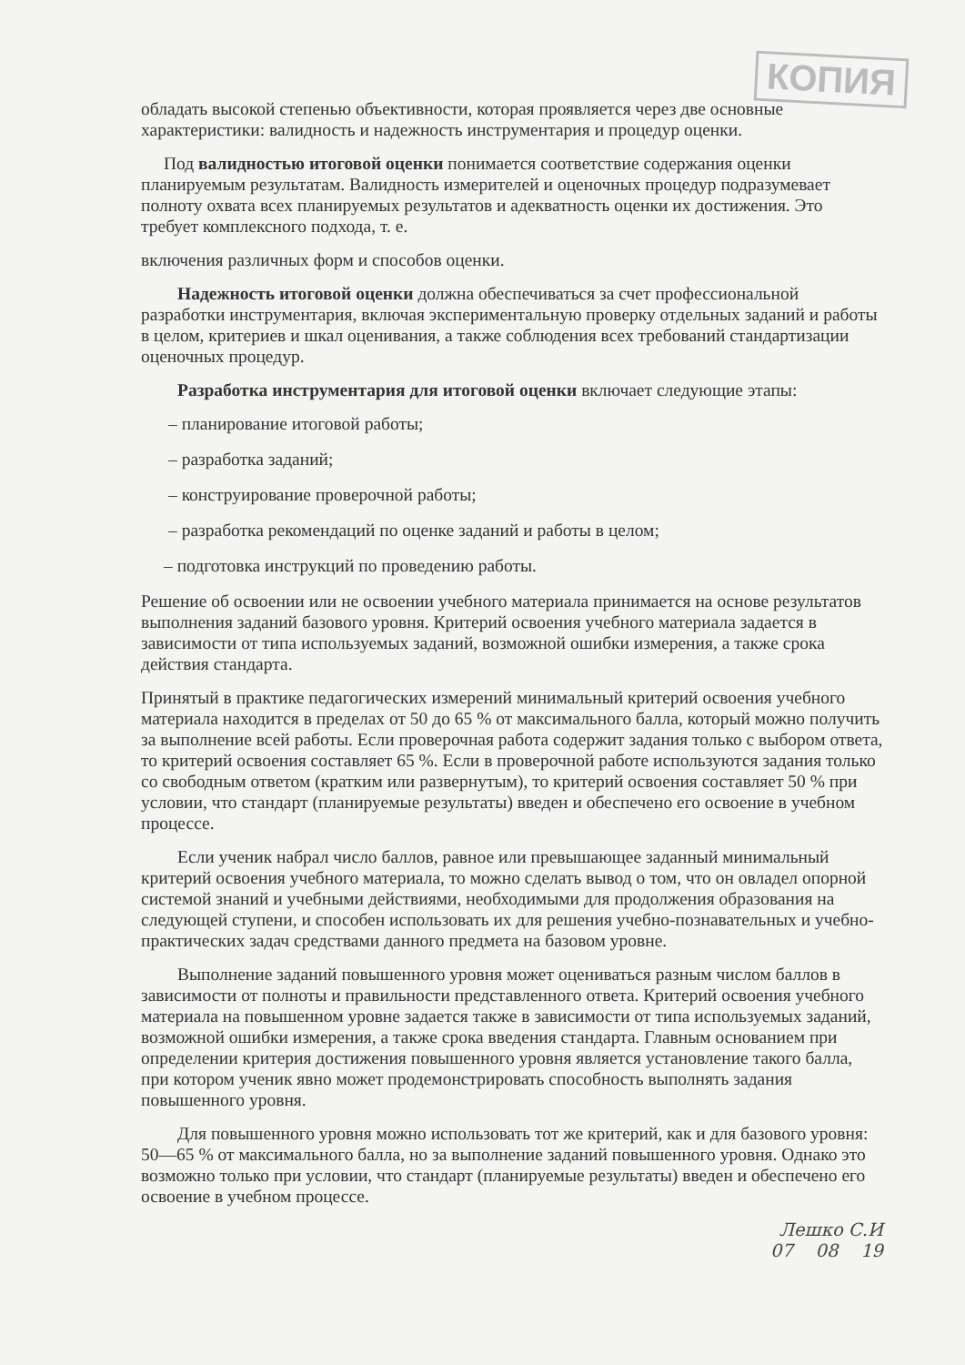КОПИЯ
обладать высокой степенью объективности, которая проявляется через две основные характеристики: валидность и надежность инструментария и процедур оценки.
Под валидностью итоговой оценки понимается соответствие содержания оценки планируемым результатам. Валидность измерителей и оценочных процедур подразумевает полноту охвата всех планируемых результатов и адекватность оценки их достижения. Это требует комплексного подхода, т. е.
включения различных форм и способов оценки.
Надежность итоговой оценки должна обеспечиваться за счет профессиональной разработки инструментария, включая экспериментальную проверку отдельных заданий и работы в целом, критериев и шкал оценивания, а также соблюдения всех требований стандартизации оценочных процедур.
Разработка инструментария для итоговой оценки включает следующие этапы:
– планирование итоговой работы;
– разработка заданий;
– конструирование проверочной работы;
– разработка рекомендаций по оценке заданий и работы в целом;
– подготовка инструкций по проведению работы.
Решение об освоении или не освоении учебного материала принимается на основе результатов выполнения заданий базового уровня. Критерий освоения учебного материала задается в зависимости от типа используемых заданий, возможной ошибки измерения, а также срока действия стандарта.
Принятый в практике педагогических измерений минимальный критерий освоения учебного материала находится в пределах от 50 до 65 % от максимального балла, который можно получить за выполнение всей работы. Если проверочная работа содержит задания только с выбором ответа, то критерий освоения составляет 65 %. Если в проверочной работе используются задания только со свободным ответом (кратким или развернутым), то критерий освоения составляет 50 % при условии, что стандарт (планируемые результаты) введен и обеспечено его освоение в учебном процессе.
Если ученик набрал число баллов, равное или превышающее заданный минимальный критерий освоения учебного материала, то можно сделать вывод о том, что он овладел опорной системой знаний и учебными действиями, необходимыми для продолжения образования на следующей ступени, и способен использовать их для решения учебно-познавательных и учебно-практических задач средствами данного предмета на базовом уровне.
Выполнение заданий повышенного уровня может оцениваться разным числом баллов в зависимости от полноты и правильности представленного ответа. Критерий освоения учебного материала на повышенном уровне задается также в зависимости от типа используемых заданий, возможной ошибки измерения, а также срока введения стандарта. Главным основанием при определении критерия достижения повышенного уровня является установление такого балла, при котором ученик явно может продемонстрировать способность выполнять задания повышенного уровня.
Для повышенного уровня можно использовать тот же критерий, как и для базового уровня: 50—65 % от максимального балла, но за выполнение заданий повышенного уровня. Однако это возможно только при условии, что стандарт (планируемые результаты) введен и обеспечено его освоение в учебном процессе.
Лешко С.И
07 08 19